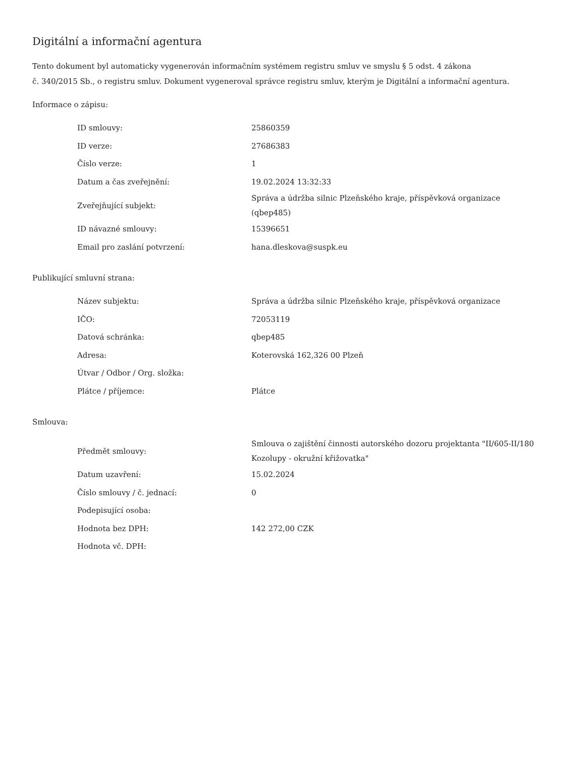Digitální a informační agentura
Tento dokument byl automaticky vygenerován informačním systémem registru smluv ve smyslu § 5 odst. 4 zákona
č. 340/2015 Sb., o registru smluv. Dokument vygeneroval správce registru smluv, kterým je Digitální a informační agentura.
Informace o zápisu:
| ID smlouvy: | 25860359 |
| ID verze: | 27686383 |
| Číslo verze: | 1 |
| Datum a čas zveřejnění: | 19.02.2024 13:32:33 |
| Zveřejňující subjekt: | Správa a údržba silnic Plzeňského kraje, příspěvková organizace (qbep485) |
| ID návazné smlouvy: | 15396651 |
| Email pro zaslání potvrzení: | hana.dleskova@suspk.eu |
Publikující smluvní strana:
| Název subjektu: | Správa a údržba silnic Plzeňského kraje, příspěvková organizace |
| IČO: | 72053119 |
| Datová schránka: | qbep485 |
| Adresa: | Koterovská 162,326 00 Plzeň |
| Útvar / Odbor / Org. složka: | |
| Plátce / příjemce: | Plátce |
Smlouva:
| Předmět smlouvy: | Smlouva o zajištění činnosti autorského dozoru projektanta "II/605-II/180 Kozolupy - okružní křižovatka" |
| Datum uzavření: | 15.02.2024 |
| Číslo smlouvy / č. jednací: | 0 |
| Podepisující osoba: | |
| Hodnota bez DPH: | 142 272,00 CZK |
| Hodnota vč. DPH: | |